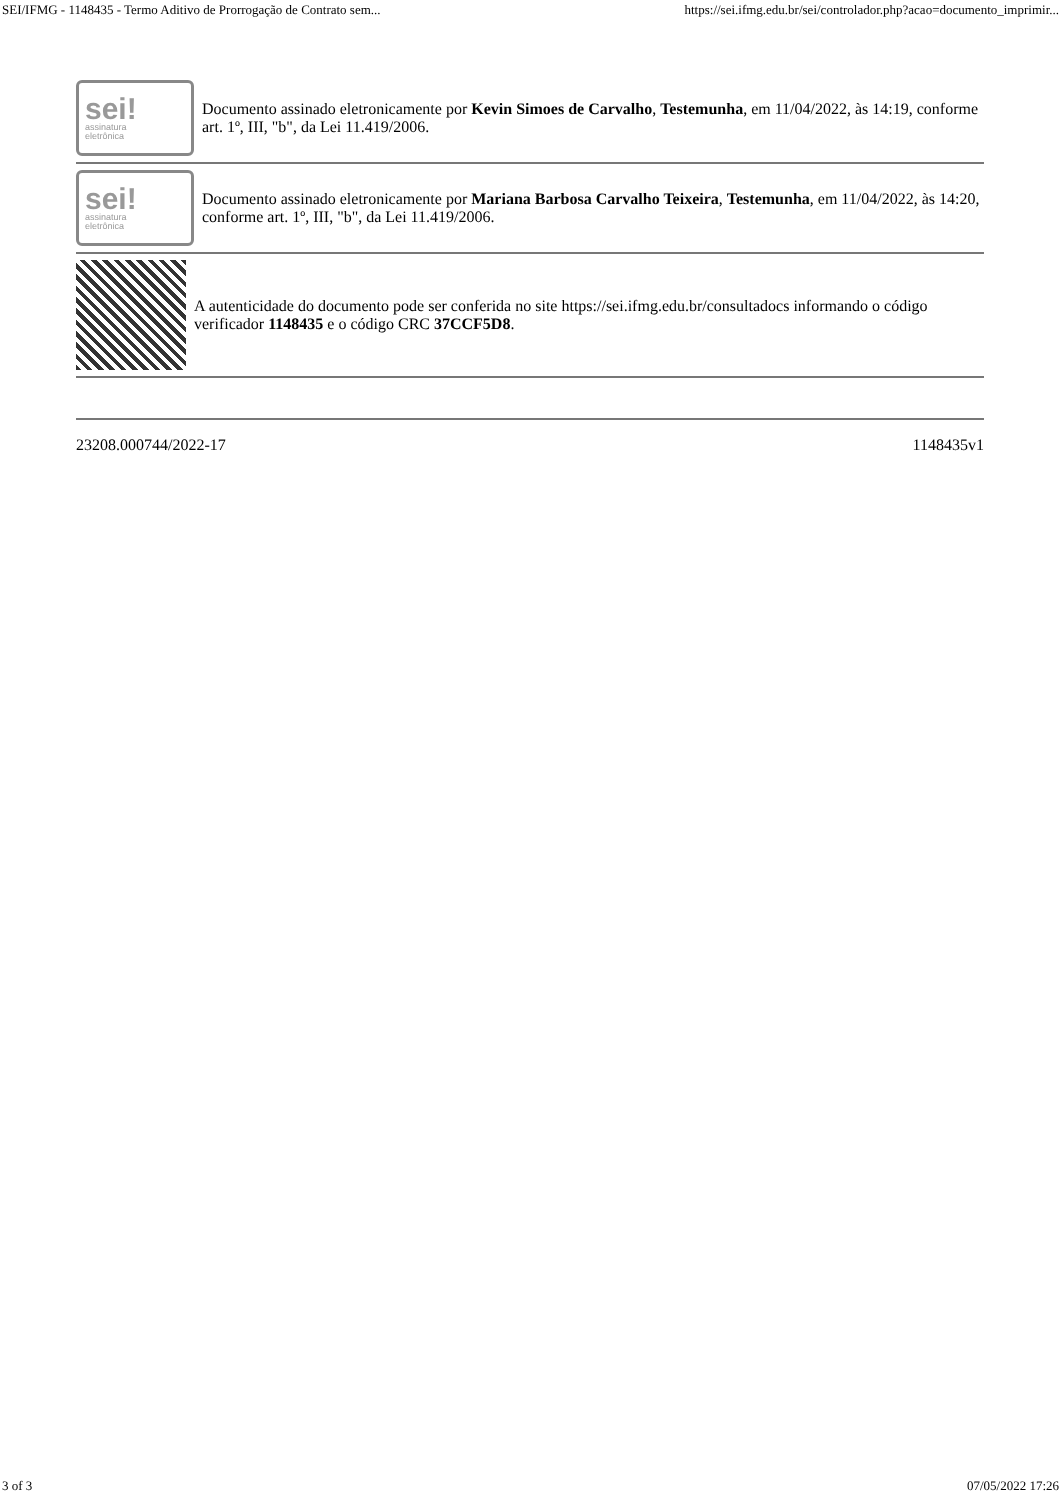SEI/IFMG - 1148435 - Termo Aditivo de Prorrogação de Contrato sem... https://sei.ifmg.edu.br/sei/controlador.php?acao=documento_imprimir...
sei!
assinatura
eletrônica
Documento assinado eletronicamente por Kevin Simoes de Carvalho, Testemunha, em 11/04/2022, às 14:19, conforme art. 1º, III, "b", da Lei 11.419/2006.
sei!
assinatura
eletrônica
Documento assinado eletronicamente por Mariana Barbosa Carvalho Teixeira, Testemunha, em 11/04/2022, às 14:20, conforme art. 1º, III, "b", da Lei 11.419/2006.
A autenticidade do documento pode ser conferida no site https://sei.ifmg.edu.br/consultadocs informando o código verificador 1148435 e o código CRC 37CCF5D8.
23208.000744/2022-17 1148435v1
3 of 3 07/05/2022 17:26